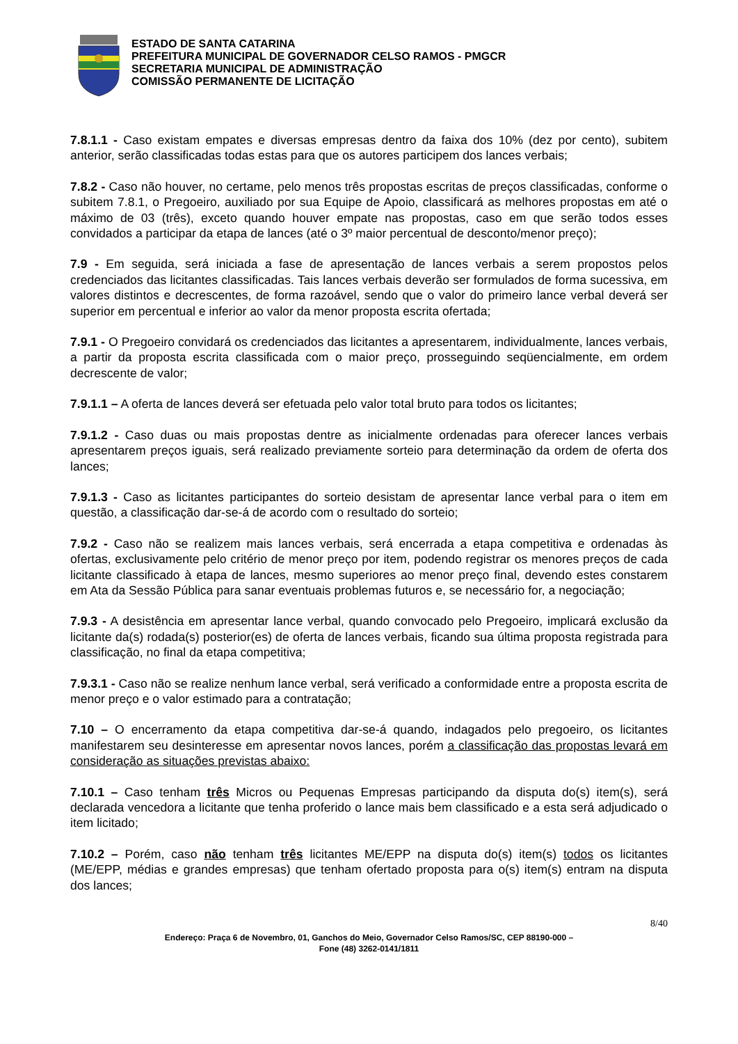ESTADO DE SANTA CATARINA
PREFEITURA MUNICIPAL DE GOVERNADOR CELSO RAMOS - PMGCR
SECRETARIA MUNICIPAL DE ADMINISTRAÇÃO
COMISSÃO PERMANENTE DE LICITAÇÃO
7.8.1.1 - Caso existam empates e diversas empresas dentro da faixa dos 10% (dez por cento), subitem anterior, serão classificadas todas estas para que os autores participem dos lances verbais;
7.8.2 - Caso não houver, no certame, pelo menos três propostas escritas de preços classificadas, conforme o subitem 7.8.1, o Pregoeiro, auxiliado por sua Equipe de Apoio, classificará as melhores propostas em até o máximo de 03 (três), exceto quando houver empate nas propostas, caso em que serão todos esses convidados a participar da etapa de lances (até o 3º maior percentual de desconto/menor preço);
7.9 - Em seguida, será iniciada a fase de apresentação de lances verbais a serem propostos pelos credenciados das licitantes classificadas. Tais lances verbais deverão ser formulados de forma sucessiva, em valores distintos e decrescentes, de forma razoável, sendo que o valor do primeiro lance verbal deverá ser superior em percentual e inferior ao valor da menor proposta escrita ofertada;
7.9.1 - O Pregoeiro convidará os credenciados das licitantes a apresentarem, individualmente, lances verbais, a partir da proposta escrita classificada com o maior preço, prosseguindo seqüencialmente, em ordem decrescente de valor;
7.9.1.1 – A oferta de lances deverá ser efetuada pelo valor total bruto para todos os licitantes;
7.9.1.2 - Caso duas ou mais propostas dentre as inicialmente ordenadas para oferecer lances verbais apresentarem preços iguais, será realizado previamente sorteio para determinação da ordem de oferta dos lances;
7.9.1.3 - Caso as licitantes participantes do sorteio desistam de apresentar lance verbal para o item em questão, a classificação dar-se-á de acordo com o resultado do sorteio;
7.9.2 - Caso não se realizem mais lances verbais, será encerrada a etapa competitiva e ordenadas às ofertas, exclusivamente pelo critério de menor preço por item, podendo registrar os menores preços de cada licitante classificado à etapa de lances, mesmo superiores ao menor preço final, devendo estes constarem em Ata da Sessão Pública para sanar eventuais problemas futuros e, se necessário for, a negociação;
7.9.3 - A desistência em apresentar lance verbal, quando convocado pelo Pregoeiro, implicará exclusão da licitante da(s) rodada(s) posterior(es) de oferta de lances verbais, ficando sua última proposta registrada para classificação, no final da etapa competitiva;
7.9.3.1 - Caso não se realize nenhum lance verbal, será verificado a conformidade entre a proposta escrita de menor preço e o valor estimado para a contratação;
7.10 – O encerramento da etapa competitiva dar-se-á quando, indagados pelo pregoeiro, os licitantes manifestarem seu desinteresse em apresentar novos lances, porém a classificação das propostas levará em consideração as situações previstas abaixo:
7.10.1 – Caso tenham três Micros ou Pequenas Empresas participando da disputa do(s) item(s), será declarada vencedora a licitante que tenha proferido o lance mais bem classificado e a esta será adjudicado o item licitado;
7.10.2 – Porém, caso não tenham três licitantes ME/EPP na disputa do(s) item(s) todos os licitantes (ME/EPP, médias e grandes empresas) que tenham ofertado proposta para o(s) item(s) entram na disputa dos lances;
8/40
Endereço: Praça 6 de Novembro, 01, Ganchos do Meio, Governador Celso Ramos/SC, CEP 88190-000 –
Fone (48) 3262-0141/1811